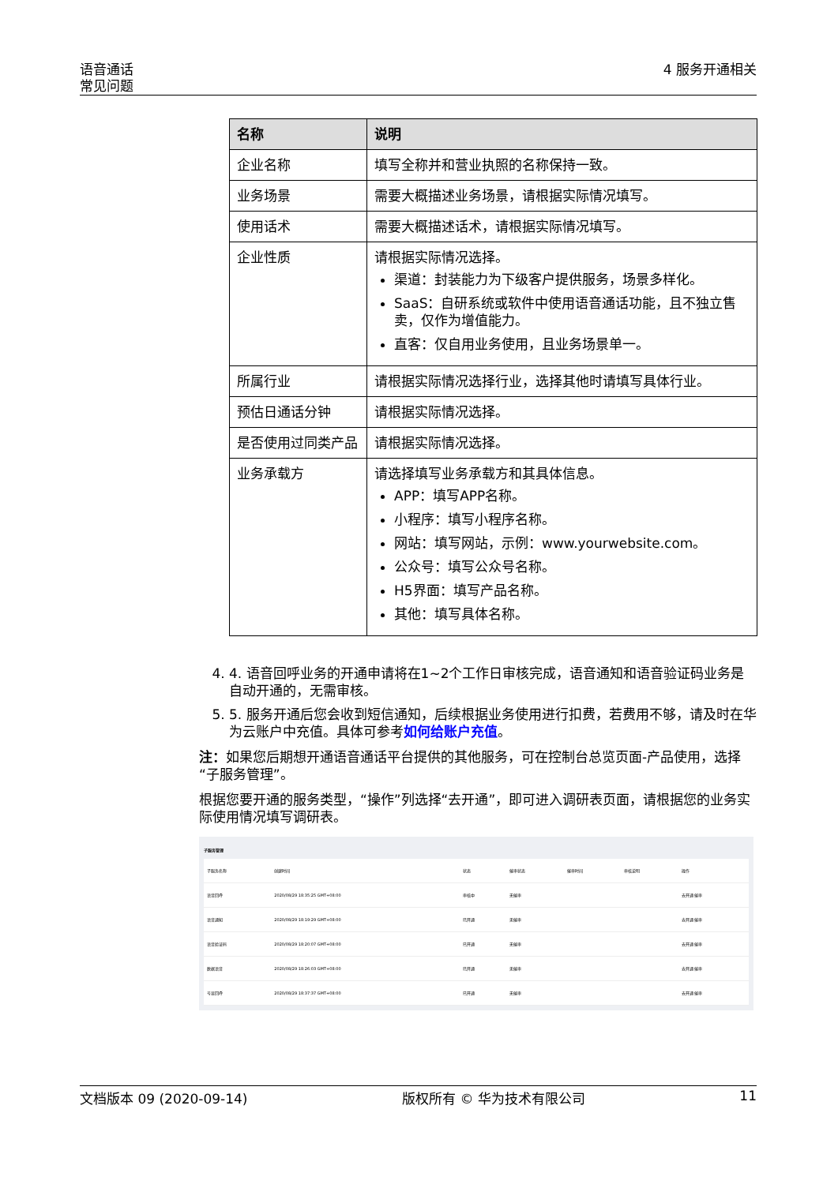语音通话
常见问题
4 服务开通相关
| 名称 | 说明 |
| --- | --- |
| 企业名称 | 填写全称并和营业执照的名称保持一致。 |
| 业务场景 | 需要大概描述业务场景，请根据实际情况填写。 |
| 使用话术 | 需要大概描述话术，请根据实际情况填写。 |
| 企业性质 | 请根据实际情况选择。 渠道：封装能力为下级客户提供服务，场景多样化。 SaaS：自研系统或软件中使用语音通话功能，且不独立售卖，仅作为增值能力。 直客：仅自用业务使用，且业务场景单一。 |
| 所属行业 | 请根据实际情况选择行业，选择其他时请填写具体行业。 |
| 预估日通话分钟 | 请根据实际情况选择。 |
| 是否使用过同类产品 | 请根据实际情况选择。 |
| 业务承载方 | 请选择填写业务承载方和其具体信息。 APP：填写APP名称。 小程序：填写小程序名称。 网站：填写网站，示例：www.yourwebsite.com。 公众号：填写公众号名称。 H5界面：填写产品名称。 其他：填写具体名称。 |
4. 4. 语音回呼业务的开通申请将在1~2个工作日审核完成，语音通知和语音验证码业务是自动开通的，无需审核。
5. 5. 服务开通后您会收到短信通知，后续根据业务使用进行扣费，若费用不够，请及时在华为云账户中充值。具体可参考如何给账户充值。
注：如果您后期想开通语音通话平台提供的其他服务，可在控制台总览页面-产品使用，选择“子服务管理”。
根据您要开通的服务类型，“操作”列选择“去开通”，即可进入调研表页面，请根据您的业务实际使用情况填写调研表。
子服务管理
| 子服务名称 | 创建时间 | 状态 | 催审状态 | 催审时间 | 审核说明 | 操作 |
| 语音回呼 | 2020/08/29 18:35:25 GMT+08:00 | 审核中 | 无催审 | | | 去开通 催审 |
| 语音通知 | 2020/08/29 18:19:29 GMT+08:00 | 已开通 | 无催审 | | | 去开通 催审 |
| 语音验证码 | 2020/08/29 18:20:07 GMT+08:00 | 已开通 | 无催审 | | | 去开通 催审 |
| 数据语音 | 2020/08/29 18:26:03 GMT+08:00 | 已开通 | 无催审 | | | 去开通 催审 |
| 号显回呼 | 2020/08/29 18:37:37 GMT+08:00 | 已开通 | 无催审 | | | 去开通 催审 |
文档版本 09 (2020-09-14) 版权所有 © 华为技术有限公司 11